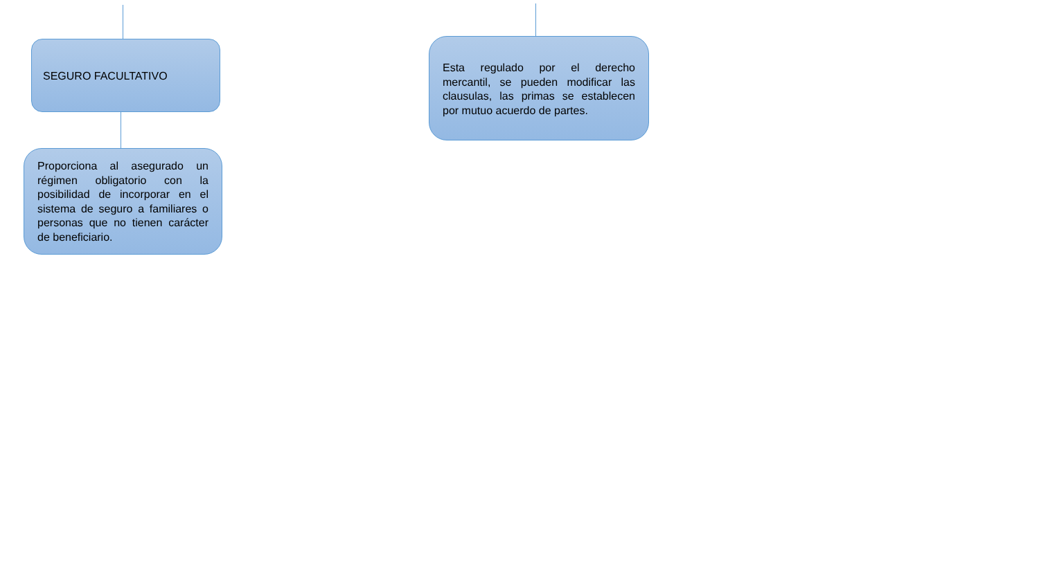SEGURO FACULTATIVO
Proporciona al asegurado un régimen obligatorio con la posibilidad de incorporar en el sistema de seguro a familiares o personas que no tienen carácter de beneficiario.
Esta regulado por el derecho mercantil, se pueden modificar las clausulas, las primas se establecen por mutuo acuerdo de partes.